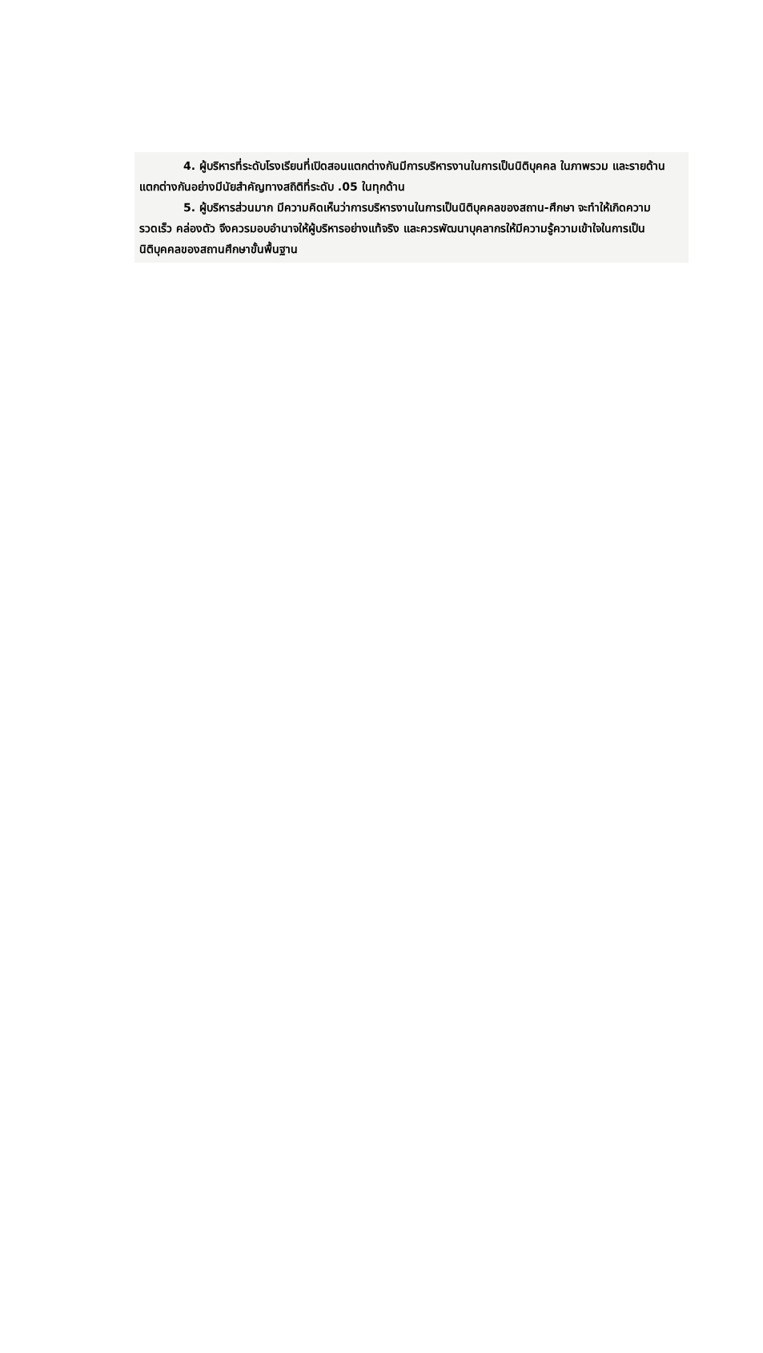4. ผู้บริหารที่ระดับโรงเรียนที่เปิดสอนแตกต่างกันมีการบริหารงานในการเป็นนิติบุคคล ในภาพรวม และรายด้าน แตกต่างกันอย่างมีนัยสำคัญทางสถิติที่ระดับ .05 ในทุกด้าน
5. ผู้บริหารส่วนมาก มีความคิดเห็นว่าการบริหารงานในการเป็นนิติบุคคลของสถาน-ศึกษา จะทำให้เกิดความรวดเร็ว คล่องตัว จึงควรมอบอำนาจให้ผู้บริหารอย่างแท้จริง และควรพัฒนาบุคลากรให้มีความรู้ความเข้าใจในการเป็นนิติบุคคลของสถานศึกษาขั้นพื้นฐาน